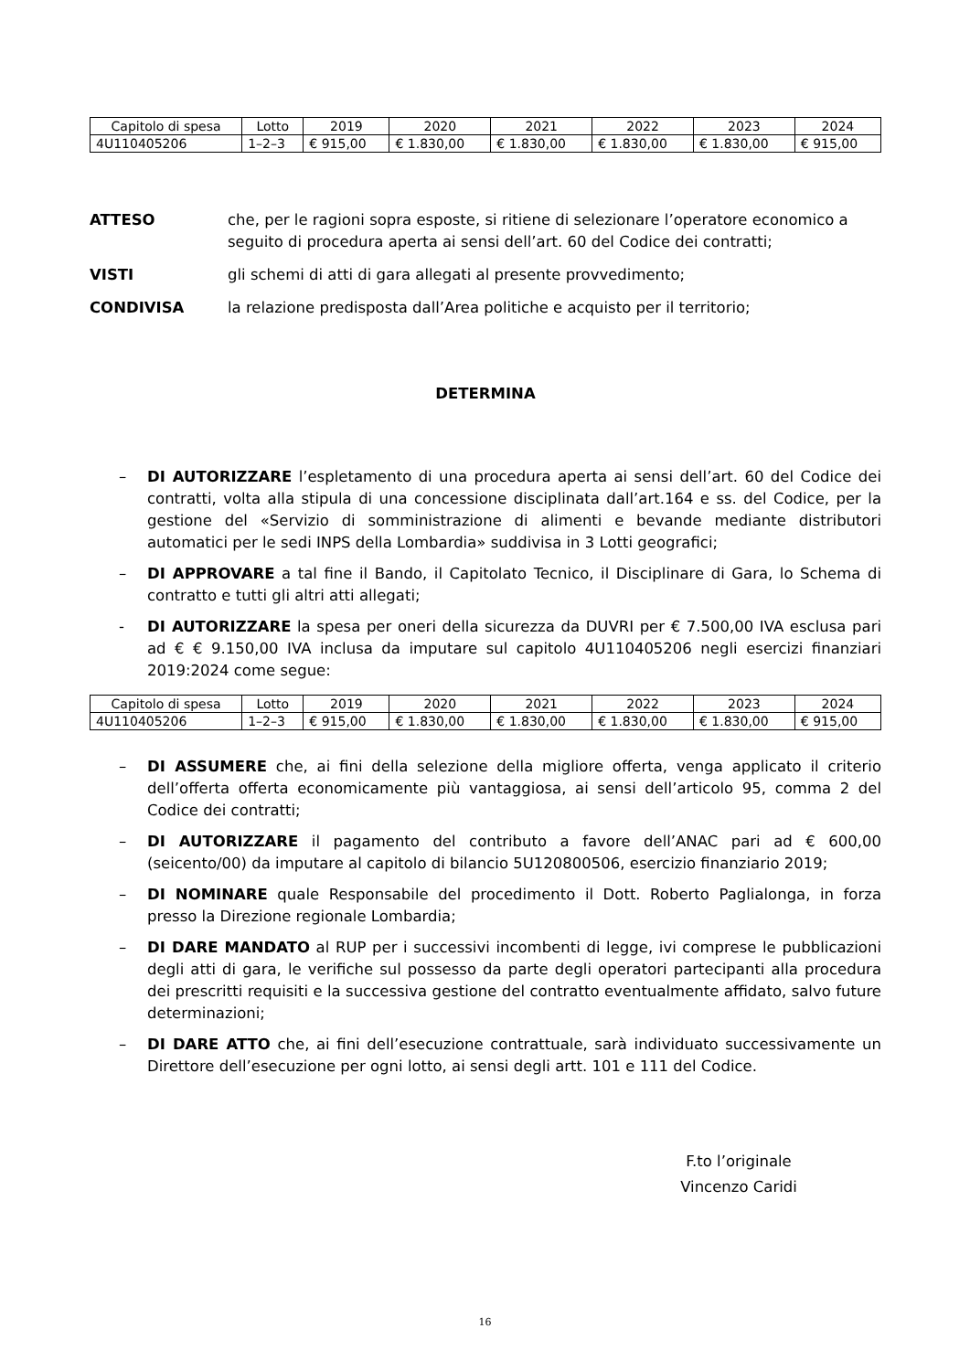| Capitolo di spesa | Lotto | 2019 | 2020 | 2021 | 2022 | 2023 | 2024 |
| 4U110405206 | 1–2–3 | € 915,00 | € 1.830,00 | € 1.830,00 | € 1.830,00 | € 1.830,00 | € 915,00 |
ATTESO che, per le ragioni sopra esposte, si ritiene di selezionare l’operatore economico a seguito di procedura aperta ai sensi dell’art. 60 del Codice dei contratti;
VISTI gli schemi di atti di gara allegati al presente provvedimento;
CONDIVISA la relazione predisposta dall’Area politiche e acquisto per il territorio;
DETERMINA
– DI AUTORIZZARE l’espletamento di una procedura aperta ai sensi dell’art. 60 del Codice dei contratti, volta alla stipula di una concessione disciplinata dall’art.164 e ss. del Codice, per la gestione del «Servizio di somministrazione di alimenti e bevande mediante distributori automatici per le sedi INPS della Lombardia» suddivisa in 3 Lotti geografici;
– DI APPROVARE a tal fine il Bando, il Capitolato Tecnico, il Disciplinare di Gara, lo Schema di contratto e tutti gli altri atti allegati;
- DI AUTORIZZARE la spesa per oneri della sicurezza da DUVRI per € 7.500,00 IVA esclusa pari ad € € 9.150,00 IVA inclusa da imputare sul capitolo 4U110405206 negli esercizi finanziari 2019:2024 come segue:
| Capitolo di spesa | Lotto | 2019 | 2020 | 2021 | 2022 | 2023 | 2024 |
| 4U110405206 | 1–2–3 | € 915,00 | € 1.830,00 | € 1.830,00 | € 1.830,00 | € 1.830,00 | € 915,00 |
– DI ASSUMERE che, ai fini della selezione della migliore offerta, venga applicato il criterio dell’offerta offerta economicamente più vantaggiosa, ai sensi dell’articolo 95, comma 2 del Codice dei contratti;
– DI AUTORIZZARE il pagamento del contributo a favore dell’ANAC pari ad € 600,00 (seicento/00) da imputare al capitolo di bilancio 5U120800506, esercizio finanziario 2019;
– DI NOMINARE quale Responsabile del procedimento il Dott. Roberto Paglialonga, in forza presso la Direzione regionale Lombardia;
– DI DARE MANDATO al RUP per i successivi incombenti di legge, ivi comprese le pubblicazioni degli atti di gara, le verifiche sul possesso da parte degli operatori partecipanti alla procedura dei prescritti requisiti e la successiva gestione del contratto eventualmente affidato, salvo future determinazioni;
– DI DARE ATTO che, ai fini dell’esecuzione contrattuale, sarà individuato successivamente un Direttore dell’esecuzione per ogni lotto, ai sensi degli artt. 101 e 111 del Codice.
F.to l’originale
Vincenzo Caridi
16